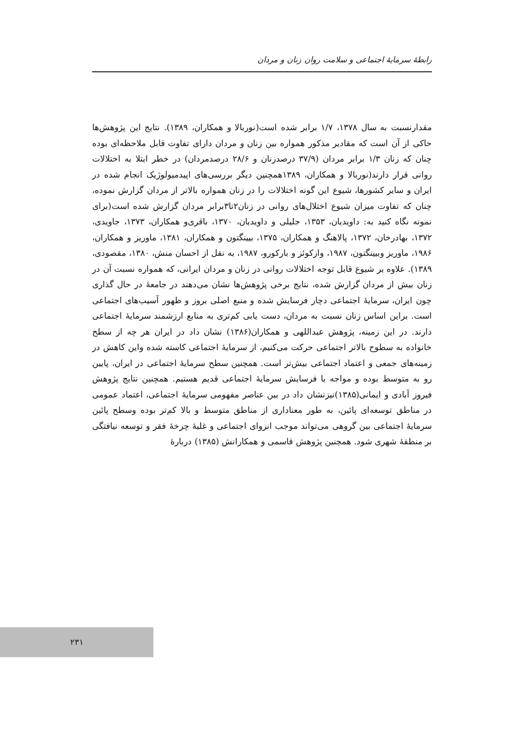رابطهٔ سرمایهٔ اجتماعی و سلامت روان زنان و مردان
مقدارنسبت به سال ۱۳۷۸، ۱/۷ برابر شده است(نوربالا و همکاران، ۱۳۸۹). نتایج این پژوهش‌ها حاکی از آن است که مقادیر مذکور همواره بین زنان و مردان دارای تفاوت قابل ملاحظه‌ای بوده چنان که زنان ۱/۳ برابر مردان (۳۷/۹ درصدزنان و ۲۸/۶ درصدمردان) در خطر ابتلا به اختلالات روانی قرار دارند(نوربالا و همکاران، ۱۳۸۹همچنین دیگر بررسی‌های اپیدمیولوژیک انجام شده در ایران و سایر کشورها، شیوع این گونه اختلالات را در زنان همواره بالاتر از مردان گزارش نموده، چنان که تفاوت میزان شیوع اختلال‌های روانی در زنان۲تا۳برابر مردان گزارش شده است(برای نمونه نگاه کنید به: داویدیان، ۱۳۵۳، جلیلی و داویدیان، ۱۳۷۰، باقری‌و همکاران، ۱۳۷۳، جاویدی، ۱۳۷۲، بهادرخان، ۱۳۷۲، پالاهنگ و همکاران، ۱۳۷۵، بیینگتون و همکاران، ۱۳۸۱، ماوریز و همکاران، ۱۹۸۶، ماوریز وبیینگتون، ۱۹۸۷، وازکوئز و بارکورو، ۱۹۸۷، به نقل از احسان منش، ۱۳۸۰، مقصودی، ۱۳۸۹). علاوه بر شیوع قابل توجه اختلالات روانی در زنان و مردان ایرانی، که همواره نسبت آن در زنان بیش از مردان گزارش شده، نتایج برخی پژوهش‌ها نشان می‌دهند در جامعهٔ در حال گذاری چون ایران، سرمایهٔ اجتماعی دچار فرسایش شده و منبع اصلی بروز و ظهور آسیب‌های اجتماعی است. براین اساس زنان نسبت به مردان، دست یابی کم‌تری به منابع ارزشمند سرمایهٔ اجتماعی دارند. در این زمینه، پژوهش عبداللهی و همکاران(۱۳۸۶) نشان داد در ایران هر چه از سطح خانواده به سطوح بالاتر اجتماعی حرکت می‌کنیم، از سرمایهٔ اجتماعی کاسته شده واین کاهش در زمینه‌های جمعی و اعتماد اجتماعی بیش‌تر است. همچنین سطح سرمایهٔ اجتماعی در ایران، پایین رو به متوسط بوده و مواجه با فرسایش سرمایهٔ اجتماعی قدیم هستیم. همچنین نتایج پژوهش فیروز آبادی و ایمانی(۱۳۸۵)نیزنشان داد در بین عناصر مفهومی سرمایهٔ اجتماعی، اعتماد عمومی در مناطق توسعه‌ای پائین، به طور معناداری از مناطق متوسط و بالا کم‌تر بوده وسطح پائین سرمایهٔ اجتماعی بین گروهی می‌تواند موجب انزوای اجتماعی و غلبهٔ چرخهٔ فقر و توسعه نیافتگی بر منطقهٔ شهری شود. همچنین پژوهش قاسمی و همکارانش (۱۳۸۵) دربارهٔ
۲۳۱